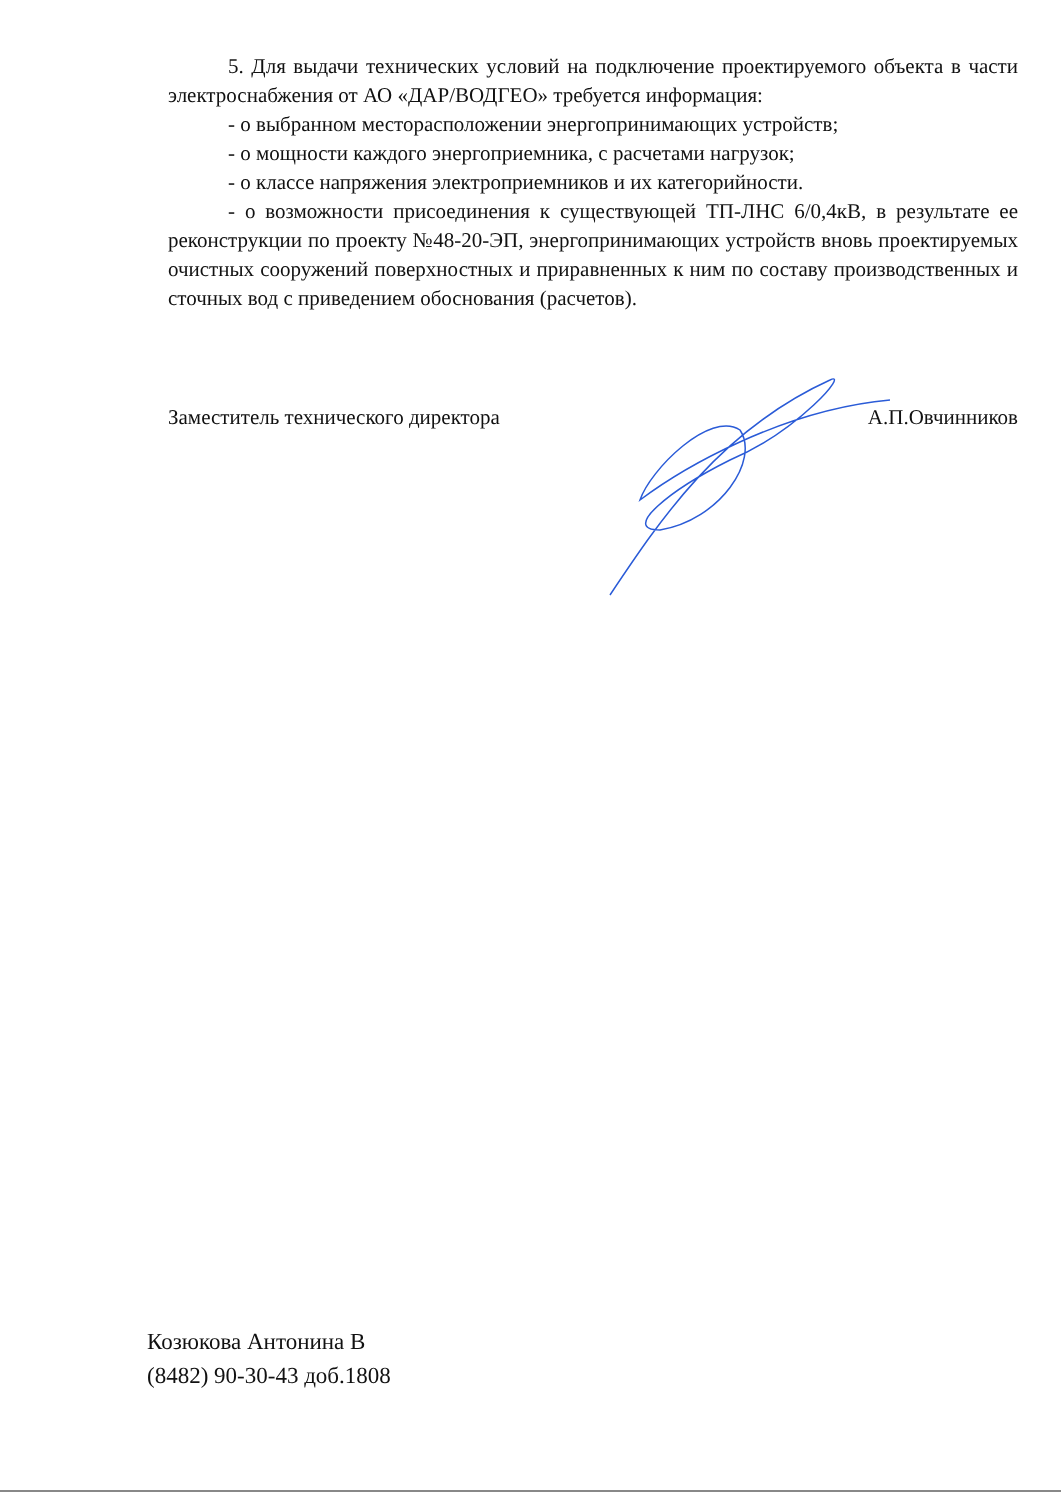5. Для выдачи технических условий на подключение проектируемого объекта в части электроснабжения от АО «ДАР/ВОДГЕО» требуется информация:
- о выбранном месторасположении энергопринимающих устройств;
- о мощности каждого энергоприемника, с расчетами нагрузок;
- о классе напряжения электроприемников и их категорийности.
- о возможности присоединения к существующей ТП-ЛНС 6/0,4кВ, в результате ее реконструкции по проекту №48-20-ЭП, энергопринимающих устройств вновь проектируемых очистных сооружений поверхностных и приравненных к ним по составу производственных и сточных вод с приведением обоснования (расчетов).
Заместитель технического директора А.П.Овчинников
Козюкова Антонина В
(8482) 90-30-43 доб.1808